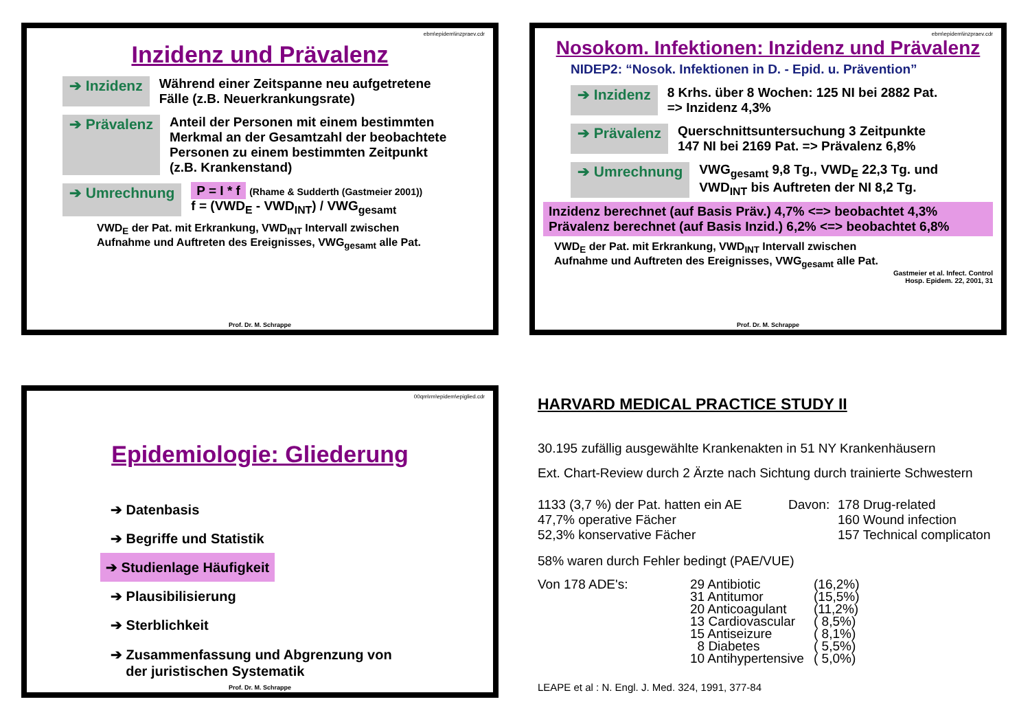ebm\epidem\inzpraev.cdr
Inzidenz und Prävalenz
➔ Inzidenz Während einer Zeitspanne neu aufgetretene
Fälle (z.B. Neuerkrankungsrate)
➔ Prävalenz Anteil der Personen mit einem bestimmten
Merkmal an der Gesamtzahl der beobachtete
Personen zu einem bestimmten Zeitpunkt
(z.B. Krankenstand)
➔ Umrechnung P = I * f (Rhame & Sudderth (Gastmeier 2001))
f = (VWD<sub>E</sub> - VWD<sub>INT</sub>) / VWG<sub>gesamt</sub>
VWD<sub>E</sub> der Pat. mit Erkrankung, VWD<sub>INT</sub> Intervall zwischen
Aufnahme und Auftreten des Ereignisses, VWG<sub>gesamt</sub> alle Pat.
Prof. Dr. M. Schrappe
ebm\epidem\inzpraev.cdr
Nosokom. Infektionen: Inzidenz und Prävalenz
NIDEP2: “Nosok. Infektionen in D. - Epid. u. Prävention”
➔ Inzidenz 8 Krhs. über 8 Wochen: 125 NI bei 2882 Pat.
=> Inzidenz 4,3%
➔ Prävalenz Querschnittsuntersuchung 3 Zeitpunkte
147 NI bei 2169 Pat. => Prävalenz 6,8%
➔ Umrechnung VWG<sub>gesamt</sub> 9,8 Tg., VWD<sub>E</sub> 22,3 Tg. und
VWD<sub>INT</sub> bis Auftreten der NI 8,2 Tg.
Inzidenz berechnet (auf Basis Präv.) 4,7% <=> beobachtet 4,3%
Prävalenz berechnet (auf Basis Inzid.) 6,2% <=> beobachtet 6,8%
VWD<sub>E</sub> der Pat. mit Erkrankung, VWD<sub>INT</sub> Intervall zwischen
Aufnahme und Auftreten des Ereignisses, VWG<sub>gesamt</sub> alle Pat.
Gastmeier et al. Infect. Control
Hosp. Epidem. 22, 2001, 31
Prof. Dr. M. Schrappe
00qm\rm\epidem\epiglied.cdr
Epidemiologie: Gliederung
➔ Datenbasis
➔ Begriffe und Statistik
➔ Studienlage Häufigkeit
➔ Plausibilisierung
➔ Sterblichkeit
➔ Zusammenfassung und Abgrenzung von
der juristischen Systematik
Prof. Dr. M. Schrappe
HARVARD MEDICAL PRACTICE STUDY II
30.195 zufällig ausgewählte Krankenakten in 51 NY Krankenhäusern
Ext. Chart-Review durch 2 Ärzte nach Sichtung durch trainierte Schwestern
1133 (3,7 %) der Pat. hatten ein AE
47,7% operative Fächer
52,3% konservative Fächer
Davon: 178 Drug-related
160 Wound infection
157 Technical complicaton
58% waren durch Fehler bedingt (PAE/VUE)
Von 178 ADE's: 29 Antibiotic
31 Antitumor
20 Anticoagulant
13 Cardiovascular
15 Antiseizure
8 Diabetes
10 Antihypertensive
(16,2%)
(15,5%)
(11,2%)
( 8,5%)
( 8,1%)
( 5,5%)
( 5,0%)
LEAPE et al : N. Engl. J. Med. 324, 1991, 377-84